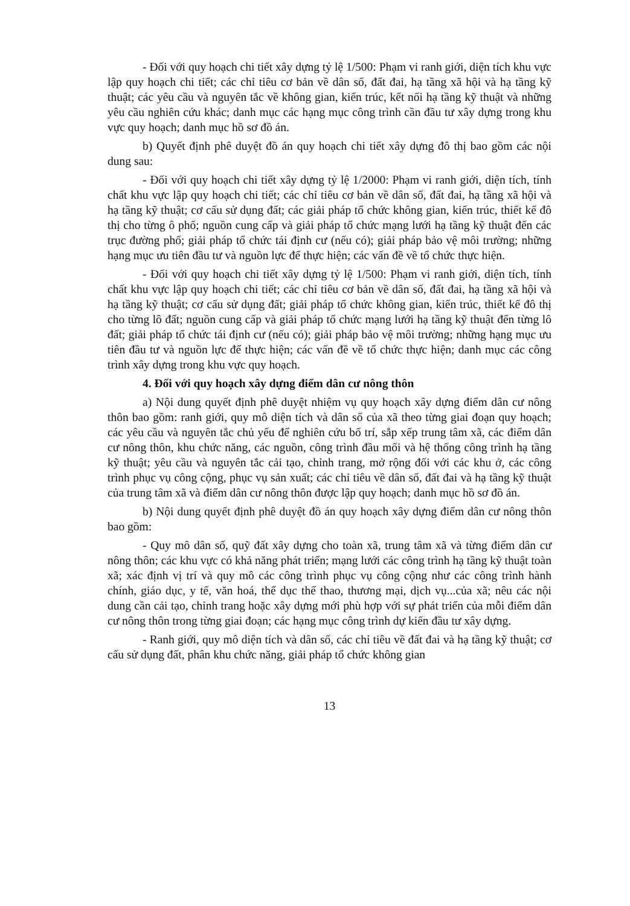- Đối với quy hoạch chi tiết xây dựng tỷ lệ 1/500: Phạm vi ranh giới, diện tích khu vực lập quy hoạch chi tiết; các chỉ tiêu cơ bản về dân số, đất đai, hạ tầng xã hội và hạ tầng kỹ thuật; các yêu cầu và nguyên tắc về không gian, kiến trúc, kết nối hạ tầng kỹ thuật và những yêu cầu nghiên cứu khác; danh mục các hạng mục công trình cần đầu tư xây dựng trong khu vực quy hoạch; danh mục hồ sơ đồ án.
b) Quyết định phê duyệt đồ án quy hoạch chi tiết xây dựng đô thị bao gồm các nội dung sau:
- Đối với quy hoạch chi tiết xây dựng tỷ lệ 1/2000: Phạm vi ranh giới, diện tích, tính chất khu vực lập quy hoạch chi tiết; các chỉ tiêu cơ bản về dân số, đất đai, hạ tầng xã hội và hạ tầng kỹ thuật; cơ cấu sử dụng đất; các giải pháp tổ chức không gian, kiến trúc, thiết kế đô thị cho từng ô phố; nguồn cung cấp và giải pháp tổ chức mạng lưới hạ tầng kỹ thuật đến các trục đường phố; giải pháp tổ chức tái định cư (nếu có); giải pháp bảo vệ môi trường; những hạng mục ưu tiên đầu tư và nguồn lực để thực hiện; các vấn đề về tổ chức thực hiện.
- Đối với quy hoạch chi tiết xây dựng tỷ lệ 1/500: Phạm vi ranh giới, diện tích, tính chất khu vực lập quy hoạch chi tiết; các chỉ tiêu cơ bản về dân số, đất đai, hạ tầng xã hội và hạ tầng kỹ thuật; cơ cấu sử dụng đất; giải pháp tổ chức không gian, kiến trúc, thiết kế đô thị cho từng lô đất; nguồn cung cấp và giải pháp tổ chức mạng lưới hạ tầng kỹ thuật đến từng lô đất; giải pháp tổ chức tái định cư (nếu có); giải pháp bảo vệ môi trường; những hạng mục ưu tiên đầu tư và nguồn lực để thực hiện; các vấn đề về tổ chức thực hiện; danh mục các công trình xây dựng trong khu vực quy hoạch.
4. Đối với quy hoạch xây dựng điểm dân cư nông thôn
a) Nội dung quyết định phê duyệt nhiệm vụ quy hoạch xây dựng điểm dân cư nông thôn bao gồm: ranh giới, quy mô diện tích và dân số của xã theo từng giai đoạn quy hoạch; các yêu cầu và nguyên tắc chủ yếu để nghiên cứu bố trí, sắp xếp trung tâm xã, các điểm dân cư nông thôn, khu chức năng, các nguồn, công trình đầu mối và hệ thống công trình hạ tầng kỹ thuật; yêu cầu và nguyên tắc cải tạo, chỉnh trang, mở rộng đối với các khu ở, các công trình phục vụ công cộng, phục vụ sản xuất; các chỉ tiêu về dân số, đất đai và hạ tầng kỹ thuật của trung tâm xã và điểm dân cư nông thôn được lập quy hoạch; danh mục hồ sơ đồ án.
b) Nội dung quyết định phê duyệt đồ án quy hoạch xây dựng điểm dân cư nông thôn bao gồm:
- Quy mô dân số, quỹ đất xây dựng cho toàn xã, trung tâm xã và từng điểm dân cư nông thôn; các khu vực có khả năng phát triển; mạng lưới các công trình hạ tầng kỹ thuật toàn xã; xác định vị trí và quy mô các công trình phục vụ công cộng như các công trình hành chính, giáo dục, y tế, văn hoá, thể dục thể thao, thương mại, dịch vụ...của xã; nêu các nội dung cần cải tạo, chỉnh trang hoặc xây dựng mới phù hợp với sự phát triển của mỗi điểm dân cư nông thôn trong từng giai đoạn; các hạng mục công trình dự kiến đầu tư xây dựng.
- Ranh giới, quy mô diện tích và dân số, các chỉ tiêu về đất đai và hạ tầng kỹ thuật; cơ cấu sử dụng đất, phân khu chức năng, giải pháp tổ chức không gian
13